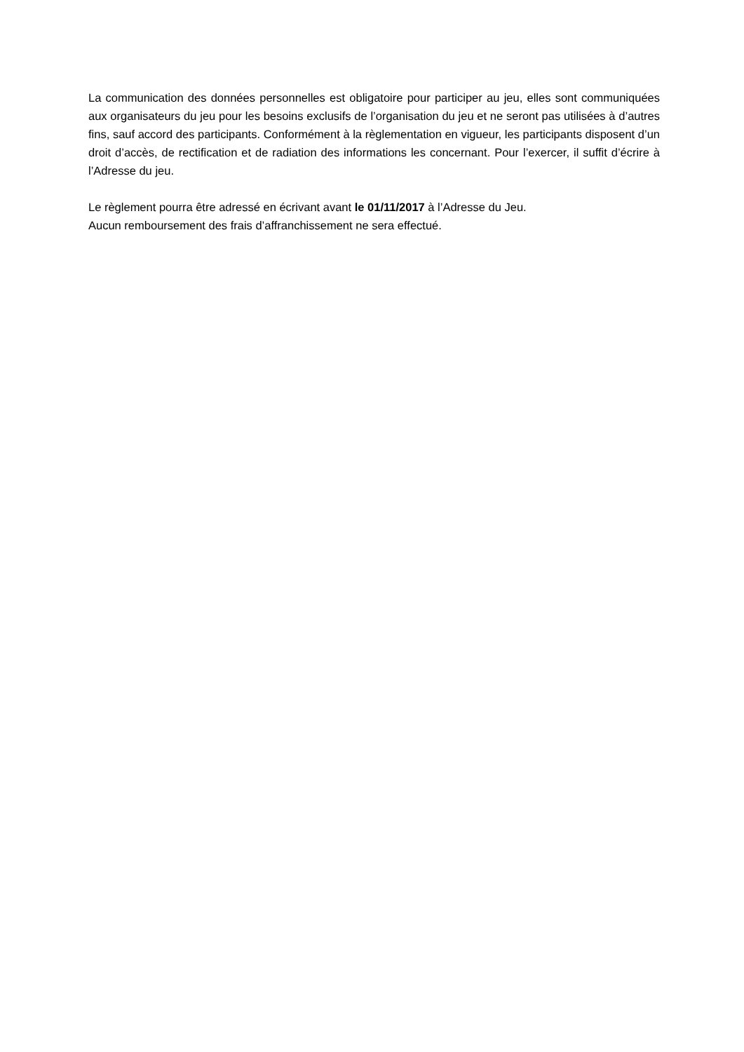La communication des données personnelles est obligatoire pour participer au jeu, elles sont communiquées aux organisateurs du jeu pour les besoins exclusifs de l’organisation du jeu et ne seront pas utilisées à d’autres fins, sauf accord des participants. Conformément à la règlementation en vigueur, les participants disposent d’un droit d’accès, de rectification et de radiation des informations les concernant. Pour l’exercer, il suffit d’écrire à l’Adresse du jeu.
Le règlement pourra être adressé en écrivant avant le 01/11/2017 à l’Adresse du Jeu.
Aucun remboursement des frais d’affranchissement ne sera effectué.